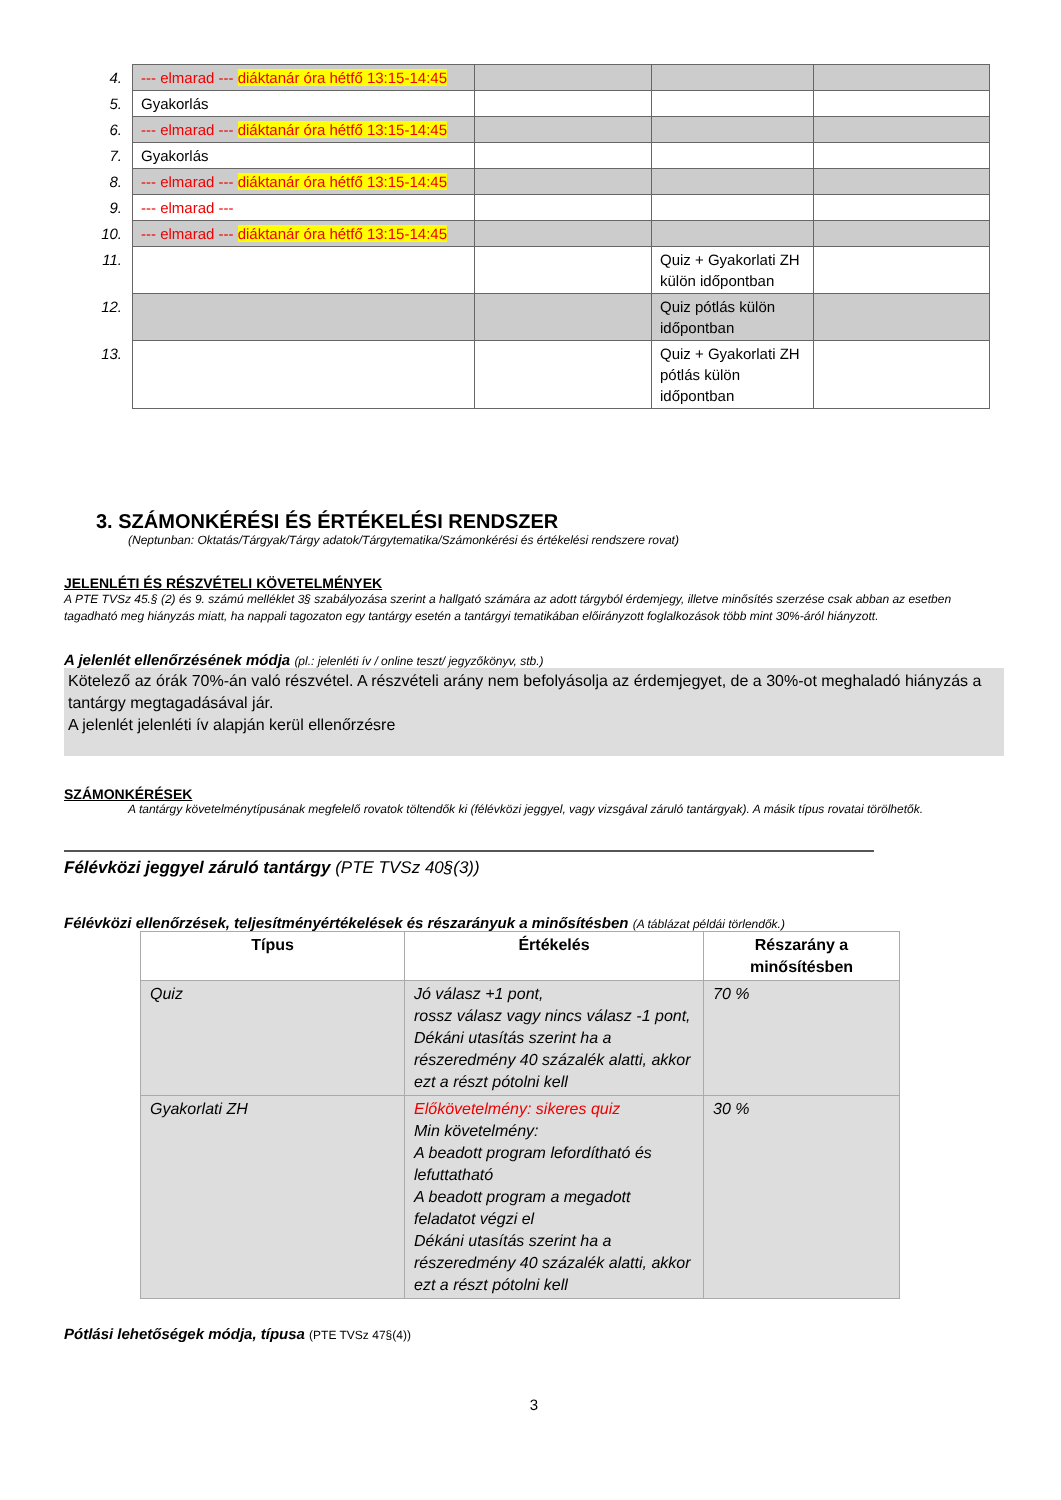| 4. | --- elmarad --- diáktanár óra hétfő 13:15-14:45 | | | |
| 5. | Gyakorlás | | | |
| 6. | --- elmarad --- diáktanár óra hétfő 13:15-14:45 | | | |
| 7. | Gyakorlás | | | |
| 8. | --- elmarad --- diáktanár óra hétfő 13:15-14:45 | | | |
| 9. | --- elmarad --- | | | |
| 10. | --- elmarad --- diáktanár óra hétfő 13:15-14:45 | | | |
| 11. | | | Quiz + Gyakorlati ZH külön időpontban | |
| 12. | | | Quiz pótlás külön időpontban | |
| 13. | | | Quiz + Gyakorlati ZH pótlás külön időpontban | |
3. SZÁMONKÉRÉSI ÉS ÉRTÉKELÉSI RENDSZER
(Neptunban: Oktatás/Tárgyak/Tárgy adatok/Tárgytematika/Számonkérési és értékelési rendszere rovat)
JELENLÉTI ÉS RÉSZVÉTELI KÖVETELMÉNYEK
A PTE TVSz 45.§ (2) és 9. számú melléklet 3§ szabályozása szerint a hallgató számára az adott tárgyból érdemjegy, illetve minősítés szerzése csak abban az esetben tagadható meg hiányzás miatt, ha nappali tagozaton egy tantárgy esetén a tantárgyi tematikában előirányzott foglalkozások több mint 30%-áról hiányzott.
A jelenlét ellenőrzésének módja (pl.: jelenléti ív / online teszt/ jegyzőkönyv, stb.)
Kötelező az órák 70%-án való részvétel. A részvételi arány nem befolyásolja az érdemjegyet, de a 30%-ot meghaladó hiányzás a tantárgy megtagadásával jár.
A jelenlét jelenléti ív alapján kerül ellenőrzésre
SZÁMONKÉRÉSEK
A tantárgy követelménytípusának megfelelő rovatok töltendők ki (félévközi jeggyel, vagy vizsgával záruló tantárgyak). A másik típus rovatai törölhetők.
Félévközi jeggyel záruló tantárgy (PTE TVSz 40§(3))
Félévközi ellenőrzések, teljesítményértékelések és részarányuk a minősítésben (A táblázat példái törlendők.)
| Típus | Értékelés | Részarány a minősítésben |
| --- | --- | --- |
| Quiz | Jó válasz +1 pont, rossz válasz vagy nincs válasz -1 pont, Dékáni utasítás szerint ha a részeredmény 40 százalék alatti, akkor ezt a részt pótolni kell | 70 % |
| Gyakorlati ZH | Előkövetelmény: sikeres quiz Min követelmény: A beadott program lefordítható és lefuttatható A beadott program a megadott feladatot végzi el Dékáni utasítás szerint ha a részeredmény 40 százalék alatti, akkor ezt a részt pótolni kell | 30 % |
Pótlási lehetőségek módja, típusa (PTE TVSz 47§(4))
3